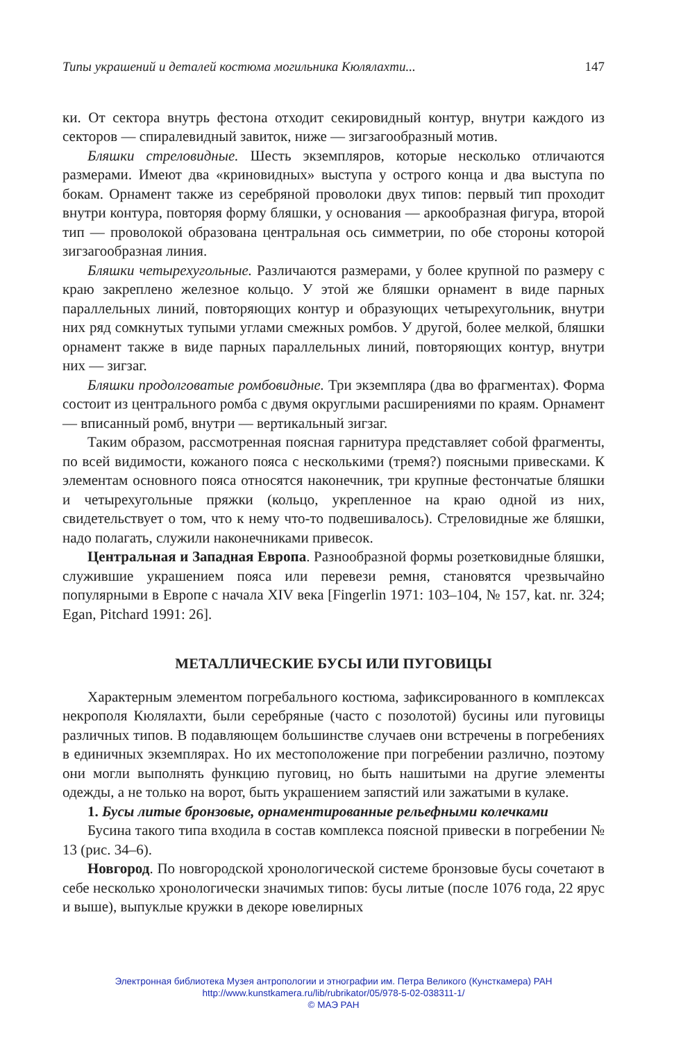Типы украшений и деталей костюма могильника Кюлялахти... 147
ки. От сектора внутрь фестона отходит секировидный контур, внутри каждого из секторов — спиралевидный завиток, ниже — зигзагообразный мотив.
Бляшки стреловидные. Шесть экземпляров, которые несколько отличаются размерами. Имеют два «криновидных» выступа у острого конца и два выступа по бокам. Орнамент также из серебряной проволоки двух типов: первый тип проходит внутри контура, повторяя форму бляшки, у основания — аркообразная фигура, второй тип — проволокой образована центральная ось симметрии, по обе стороны которой зигзагообразная линия.
Бляшки четырехугольные. Различаются размерами, у более крупной по размеру с краю закреплено железное кольцо. У этой же бляшки орнамент в виде парных параллельных линий, повторяющих контур и образующих четырехугольник, внутри них ряд сомкнутых тупыми углами смежных ромбов. У другой, более мелкой, бляшки орнамент также в виде парных параллельных линий, повторяющих контур, внутри них — зигзаг.
Бляшки продолговатые ромбовидные. Три экземпляра (два во фрагментах). Форма состоит из центрального ромба с двумя округлыми расширениями по краям. Орнамент — вписанный ромб, внутри — вертикальный зигзаг.
Таким образом, рассмотренная поясная гарнитура представляет собой фрагменты, по всей видимости, кожаного пояса с несколькими (тремя?) поясными привесками. К элементам основного пояса относятся наконечник, три крупные фестончатые бляшки и четырехугольные пряжки (кольцо, укрепленное на краю одной из них, свидетельствует о том, что к нему что-то подвешивалось). Стреловидные же бляшки, надо полагать, служили наконечниками привесок.
Центральная и Западная Европа. Разнообразной формы розетковидные бляшки, служившие украшением пояса или перевези ремня, становятся чрезвычайно популярными в Европе с начала XIV века [Fingerlin 1971: 103–104, № 157, kat. nr. 324; Egan, Pitchard 1991: 26].
МЕТАЛЛИЧЕСКИЕ БУСЫ ИЛИ ПУГОВИЦЫ
Характерным элементом погребального костюма, зафиксированного в комплексах некрополя Кюлялахти, были серебряные (часто с позолотой) бусины или пуговицы различных типов. В подавляющем большинстве случаев они встречены в погребениях в единичных экземплярах. Но их местоположение при погребении различно, поэтому они могли выполнять функцию пуговиц, но быть нашитыми на другие элементы одежды, а не только на ворот, быть украшением запястий или зажатыми в кулаке.
1. Бусы литые бронзовые, орнаментированные рельефными колечками
Бусина такого типа входила в состав комплекса поясной привески в погребении № 13 (рис. 34–6).
Новгород. По новгородской хронологической системе бронзовые бусы сочетают в себе несколько хронологически значимых типов: бусы литые (после 1076 года, 22 ярус и выше), выпуклые кружки в декоре ювелирных
Электронная библиотека Музея антропологии и этнографии им. Петра Великого (Кунсткамера) РАН
http://www.kunstkamera.ru/lib/rubrikator/05/978-5-02-038311-1/
© МАЭ РАН